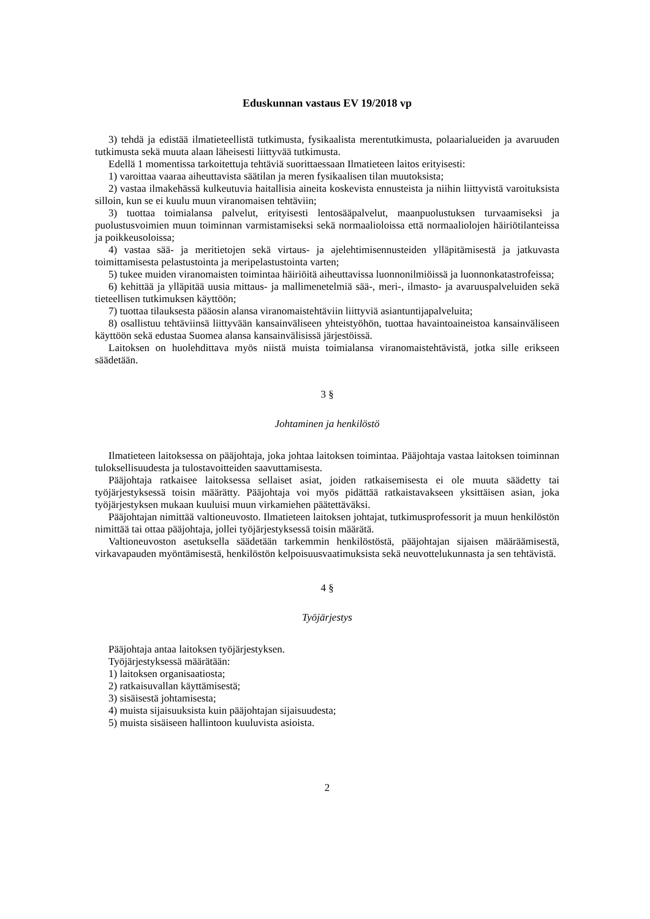Eduskunnan vastaus EV 19/2018 vp
3) tehdä ja edistää ilmatieteellistä tutkimusta, fysikaalista merentutkimusta, polaarialueiden ja avaruuden tutkimusta sekä muuta alaan läheisesti liittyvää tutkimusta.
Edellä 1 momentissa tarkoitettuja tehtäviä suorittaessaan Ilmatieteen laitos erityisesti:
1) varoittaa vaaraa aiheuttavista säätilan ja meren fysikaalisen tilan muutoksista;
2) vastaa ilmakehässä kulkeutuvia haitallisia aineita koskevista ennusteista ja niihin liittyvistä varoituksista silloin, kun se ei kuulu muun viranomaisen tehtäviin;
3) tuottaa toimialansa palvelut, erityisesti lentosääpalvelut, maanpuolustuksen turvaamiseksi ja puolustusvoimien muun toiminnan varmistamiseksi sekä normaalioloissa että normaaliolojen häiriötilanteissa ja poikkeusoloissa;
4) vastaa sää- ja meritietojen sekä virtaus- ja ajelehtimisennusteiden ylläpitämisestä ja jatkuvasta toimittamisesta pelastustointa ja meripelastustointa varten;
5) tukee muiden viranomaisten toimintaa häiriöitä aiheuttavissa luonnonilmiöissä ja luonnonkatastrofeissa;
6) kehittää ja ylläpitää uusia mittaus- ja mallimenetelmiä sää-, meri-, ilmasto- ja avaruuspalveluiden sekä tieteellisen tutkimuksen käyttöön;
7) tuottaa tilauksesta pääosin alansa viranomaistehtäviin liittyviä asiantuntijapalveluita;
8) osallistuu tehtäviinsä liittyvään kansainväliseen yhteistyöhön, tuottaa havaintoaineistoa kansainväliseen käyttöön sekä edustaa Suomea alansa kansainvälisissä järjestöissä.
Laitoksen on huolehdittava myös niistä muista toimialansa viranomaistehtävistä, jotka sille erikseen säädetään.
3 §
Johtaminen ja henkilöstö
Ilmatieteen laitoksessa on pääjohtaja, joka johtaa laitoksen toimintaa. Pääjohtaja vastaa laitoksen toiminnan tuloksellisuudesta ja tulostavoitteiden saavuttamisesta.
Pääjohtaja ratkaisee laitoksessa sellaiset asiat, joiden ratkaisemisesta ei ole muuta säädetty tai työjärjestyksessä toisin määrätty. Pääjohtaja voi myös pidättää ratkaistavakseen yksittäisen asian, joka työjärjestyksen mukaan kuuluisi muun virkamiehen päätettäväksi.
Pääjohtajan nimittää valtioneuvosto. Ilmatieteen laitoksen johtajat, tutkimusprofessorit ja muun henkilöstön nimittää tai ottaa pääjohtaja, jollei työjärjestyksessä toisin määrätä.
Valtioneuvoston asetuksella säädetään tarkemmin henkilöstöstä, pääjohtajan sijaisen määräämisestä, virkavapauden myöntämisestä, henkilöstön kelpoisuusvaatimuksista sekä neuvottelukunnasta ja sen tehtävistä.
4 §
Työjärjestys
Pääjohtaja antaa laitoksen työjärjestyksen.
Työjärjestyksessä määrätään:
1) laitoksen organisaatiosta;
2) ratkaisuvallan käyttämisestä;
3) sisäisestä johtamisesta;
4) muista sijaisuuksista kuin pääjohtajan sijaisuudesta;
5) muista sisäiseen hallintoon kuuluvista asioista.
2